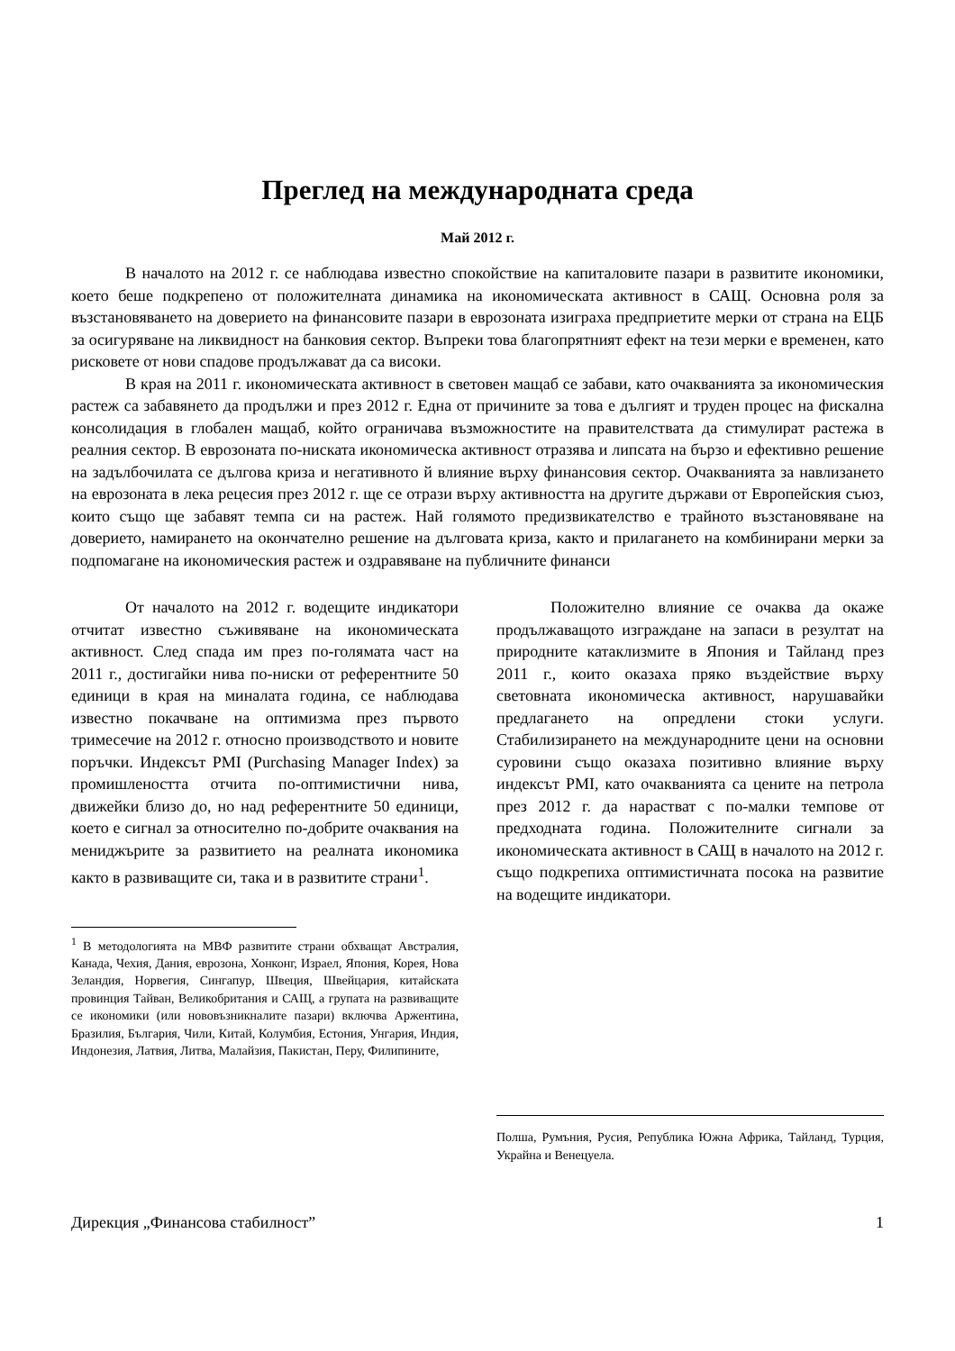Преглед на международната среда
Май 2012 г.
В началото на 2012 г. се наблюдава известно спокойствие на капиталовите пазари в развитите икономики, което беше подкрепено от положителната динамика на икономическата активност в САЩ. Основна роля за възстановяването на доверието на финансовите пазари в еврозоната изиграха предприетите мерки от страна на ЕЦБ за осигуряване на ликвидност на банковия сектор. Въпреки това благопрятният ефект на тези мерки е временен, като рисковете от нови спадове продължават да са високи.
В края на 2011 г. икономическата активност в световен мащаб се забави, като очакванията за икономическия растеж са забавянето да продължи и през 2012 г. Една от причините за това е дългият и труден процес на фискална консолидация в глобален мащаб, който ограничава възможностите на правителствата да стимулират растежа в реалния сектор. В еврозоната по-ниската икономическа активност отразява и липсата на бързо и ефективно решение на задълбочилата се дългова криза и негативното й влияние върху финансовия сектор. Очакванията за навлизането на еврозоната в лека рецесия през 2012 г. ще се отрази върху активността на другите държави от Европейския съюз, които също ще забавят темпа си на растеж. Най голямото предизвикателство е трайното възстановяване на доверието, намирането на окончателно решение на дълговата криза, както и прилагането на комбинирани мерки за подпомагане на икономическия растеж и оздравяване на публичните финанси
От началото на 2012 г. водещите индикатори отчитат известно съживяване на икономическата активност. След спада им през по-голямата част на 2011 г., достигайки нива по-ниски от референтните 50 единици в края на миналата година, се наблюдава известно покачване на оптимизма през първото тримесечие на 2012 г. относно производството и новите поръчки. Индексът PMI (Purchasing Manager Index) за промишлеността отчита по-оптимистични нива, движейки близо до, но над референтните 50 единици, което е сигнал за относително по-добрите очаквания на мениджърите за развитието на реалната икономика както в развиващите си, така и в развитите страни<sup>1</sup>.
<sup>1</sup> В методологията на МВФ развитите страни обхващат Австралия, Канада, Чехия, Дания, еврозона, Хонконг, Израел, Япония, Корея, Нова Зеландия, Норвегия, Сингапур, Швеция, Швейцария, китайската провинция Тайван, Великобритания и САЩ, а групата на развиващите се икономики (или нововъзникналите пазари) включва Аржентина, Бразилия, България, Чили, Китай, Колумбия, Естония, Унгария, Индия, Индонезия, Латвия, Литва, Малайзия, Пакистан, Перу, Филипините,
Положително влияние се очаква да окаже продължаващото изграждане на запаси в резултат на природните катаклизмите в Япония и Тайланд през 2011 г., които оказаха пряко въздействие върху световната икономическа активност, нарушавайки предлагането на опредлени стоки услуги. Стабилизирането на международните цени на основни суровини също оказаха позитивно влияние върху индексът PMI, като очакванията са цените на петрола през 2012 г. да нарастват с по-малки темпове от предходната година. Положителните сигнали за икономическата активност в САЩ в началото на 2012 г. също подкрепиха оптимистичната посока на развитие на водещите индикатори.
Полша, Румъния, Русия, Република Южна Африка, Тайланд, Турция, Украйна и Венецуела.
Дирекция „Финансова стабилност” 1